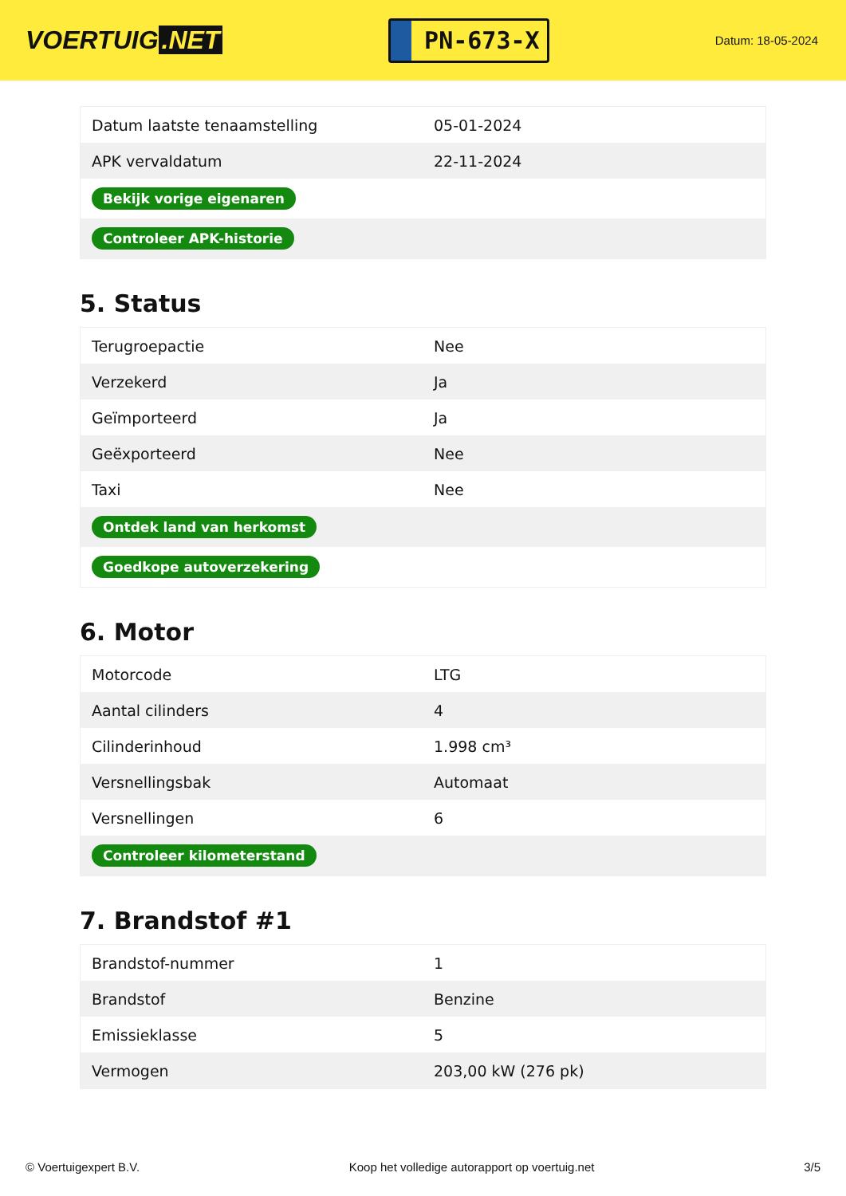VOERTUIG.NET
PN-673-X
Datum: 18-05-2024
| Datum laatste tenaamstelling | 05-01-2024 |
| APK vervaldatum | 22-11-2024 |
| Bekijk vorige eigenaren | |
| Controleer APK-historie | |
5. Status
| Terugroepactie | Nee |
| Verzekerd | Ja |
| Geïmporteerd | Ja |
| Geëxporteerd | Nee |
| Taxi | Nee |
| Ontdek land van herkomst | |
| Goedkope autoverzekering | |
6. Motor
| Motorcode | LTG |
| Aantal cilinders | 4 |
| Cilinderinhoud | 1.998 cm³ |
| Versnellingsbak | Automaat |
| Versnellingen | 6 |
| Controleer kilometerstand | |
7. Brandstof #1
| Brandstof-nummer | 1 |
| Brandstof | Benzine |
| Emissieklasse | 5 |
| Vermogen | 203,00 kW (276 pk) |
© Voertuigexpert B.V. Koop het volledige autorapport op voertuig.net 3/5